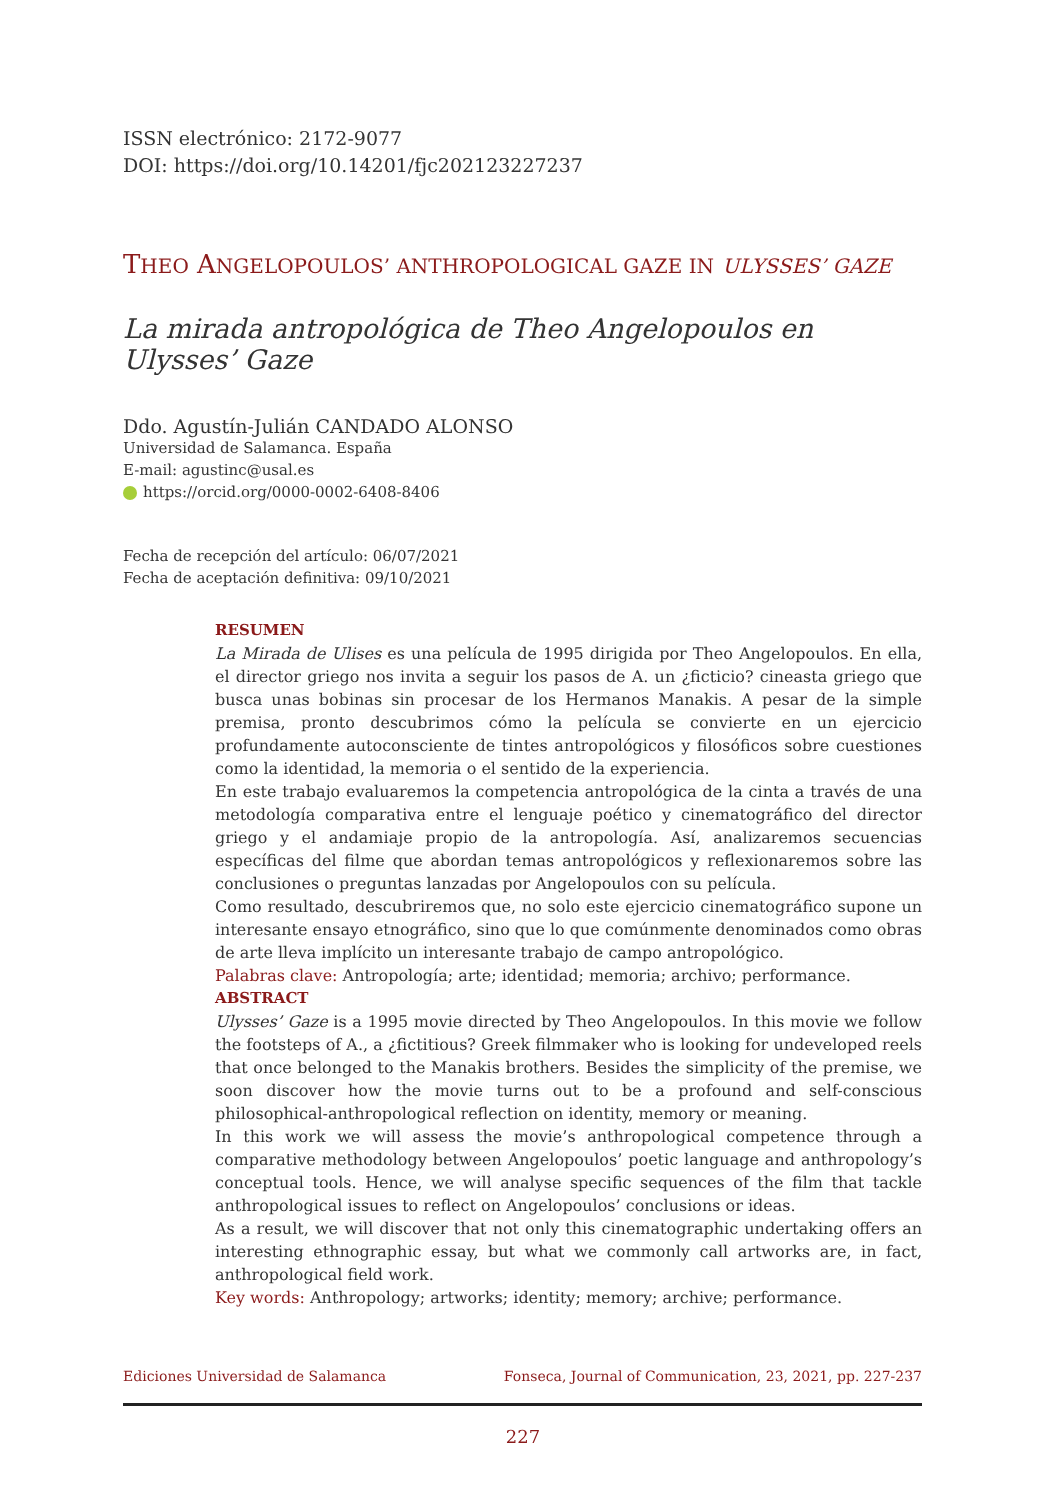ISSN electrónico: 2172-9077
DOI: https://doi.org/10.14201/fjc202123227237
THEO ANGELOPOULOS’ ANTHROPOLOGICAL GAZE IN ULYSSES’ GAZE
La mirada antropológica de Theo Angelopoulos en Ulysses’ Gaze
Ddo. Agustín-Julián CANDADO ALONSO
Universidad de Salamanca. España
E-mail: agustinc@usal.es
https://orcid.org/0000-0002-6408-8406
Fecha de recepción del artículo: 06/07/2021
Fecha de aceptación definitiva: 09/10/2021
RESUMEN
La Mirada de Ulises es una película de 1995 dirigida por Theo Angelopoulos. En ella, el director griego nos invita a seguir los pasos de A. un ¿ficticio? cineasta griego que busca unas bobinas sin procesar de los Hermanos Manakis. A pesar de la simple premisa, pronto descubrimos cómo la película se convierte en un ejercicio profundamente autoconsciente de tintes antropológicos y filosóficos sobre cuestiones como la identidad, la memoria o el sentido de la experiencia.
En este trabajo evaluaremos la competencia antropológica de la cinta a través de una metodología comparativa entre el lenguaje poético y cinematográfico del director griego y el andamiaje propio de la antropología. Así, analizaremos secuencias específicas del filme que abordan temas antropológicos y reflexionaremos sobre las conclusiones o preguntas lanzadas por Angelopoulos con su película.
Como resultado, descubriremos que, no solo este ejercicio cinematográfico supone un interesante ensayo etnográfico, sino que lo que comúnmente denominados como obras de arte lleva implícito un interesante trabajo de campo antropológico.
Palabras clave: Antropología; arte; identidad; memoria; archivo; performance.
ABSTRACT
Ulysses’ Gaze is a 1995 movie directed by Theo Angelopoulos. In this movie we follow the footsteps of A., a ¿fictitious? Greek filmmaker who is looking for undeveloped reels that once belonged to the Manakis brothers. Besides the simplicity of the premise, we soon discover how the movie turns out to be a profound and self-conscious philosophical-anthropological reflection on identity, memory or meaning.
In this work we will assess the movie’s anthropological competence through a comparative methodology between Angelopoulos’ poetic language and anthropology’s conceptual tools. Hence, we will analyse specific sequences of the film that tackle anthropological issues to reflect on Angelopoulos’ conclusions or ideas.
As a result, we will discover that not only this cinematographic undertaking offers an interesting ethnographic essay, but what we commonly call artworks are, in fact, anthropological field work.
Key words: Anthropology; artworks; identity; memory; archive; performance.
Ediciones Universidad de Salamanca Fonseca, Journal of Communication, 23, 2021, pp. 227-237
227